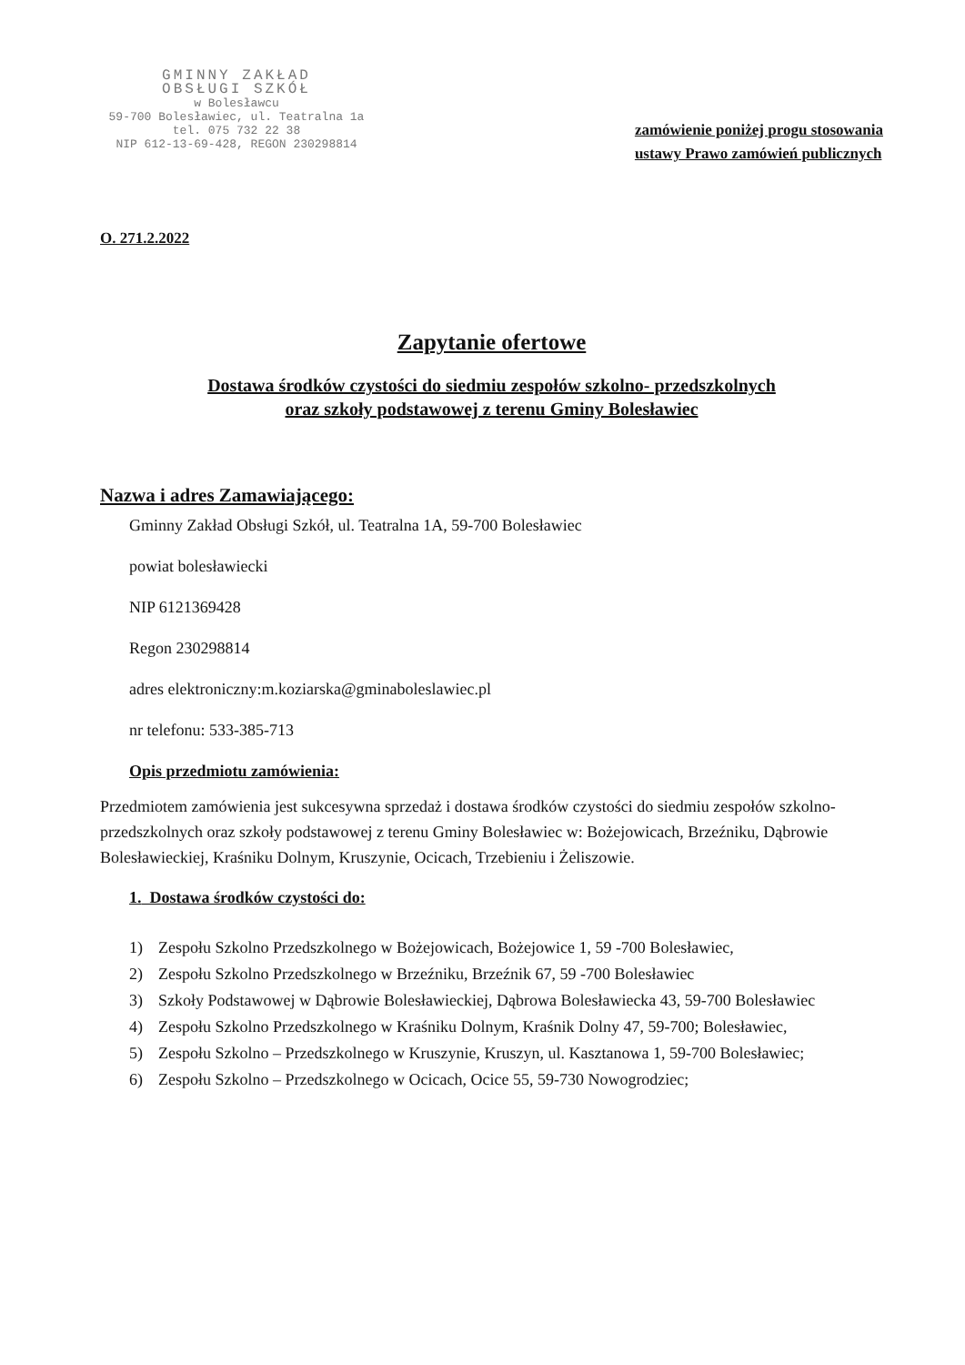GMINNY ZAKŁAD
OBSŁUGI SZKÓŁ
w Bolesławcu
59-700 Bolesławiec, ul. Teatralna 1a
tel. 075 732 22 38
NIP 612-13-69-428, REGON 230298814
zamówienie poniżej progu stosowania
ustawy Prawo zamówień publicznych
O. 271.2.2022
Zapytanie ofertowe
Dostawa środków czystości do siedmiu zespołów szkolno- przedszkolnych
oraz szkoły podstawowej z terenu Gminy Bolesławiec
Nazwa i adres Zamawiającego:
Gminny Zakład Obsługi Szkół, ul. Teatralna 1A, 59-700 Bolesławiec
powiat bolesławiecki
NIP 6121369428
Regon 230298814
adres elektroniczny:m.koziarska@gminaboleslawiec.pl
nr telefonu: 533-385-713
Opis przedmiotu zamówienia:
Przedmiotem zamówienia jest sukcesywna sprzedaż i dostawa środków czystości do siedmiu zespołów szkolno- przedszkolnych oraz szkoły podstawowej z terenu Gminy Bolesławiec w: Bożejowicach, Brzeźniku, Dąbrowie Bolesławieckiej, Kraśniku Dolnym, Kruszynie, Ocicach, Trzebieniu i Żeliszowie.
1. Dostawa środków czystości do:
1) Zespołu Szkolno Przedszkolnego w Bożejowicach, Bożejowice 1, 59 -700 Bolesławiec,
2) Zespołu Szkolno Przedszkolnego w Brzeźniku, Brzeźnik 67, 59 -700 Bolesławiec
3) Szkoły Podstawowej w Dąbrowie Bolesławieckiej, Dąbrowa Bolesławiecka 43, 59-700 Bolesławiec
4) Zespołu Szkolno Przedszkolnego w Kraśniku Dolnym, Kraśnik Dolny 47, 59-700; Bolesławiec,
5) Zespołu Szkolno – Przedszkolnego w Kruszynie, Kruszyn, ul. Kasztanowa 1, 59-700 Bolesławiec;
6) Zespołu Szkolno – Przedszkolnego w Ocicach, Ocice 55, 59-730 Nowogrodziec;